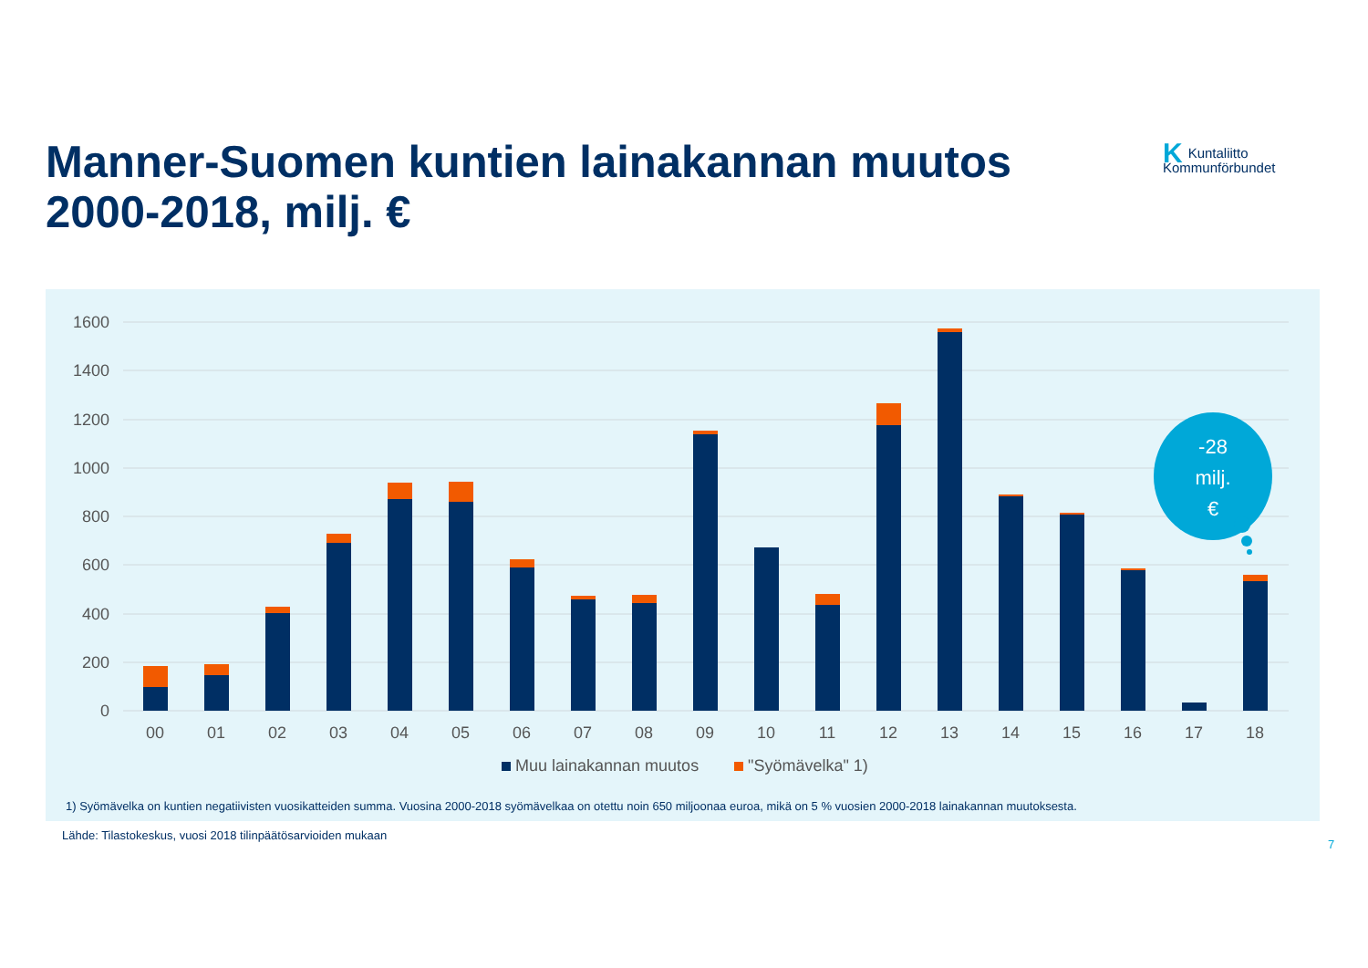Manner-Suomen kuntien lainakannan muutos 2000-2018, milj. €
KKuntaliitto
Kommunförbundet
1600
1400
1200
1000
800
600
400
200
0
00
01
02
03
04
05
06
07
08
09
10
11
12
13
14
15
16
17
18
Muu lainakannan muutos
"Syömävelka" 1)
-28
milj.
€
1) Syömävelka on kuntien negatiivisten vuosikatteiden summa. Vuosina 2000-2018 syömävelkaa on otettu noin 650 miljoonaa euroa, mikä on 5 % vuosien 2000-2018 lainakannan muutoksesta.
Lähde: Tilastokeskus, vuosi 2018 tilinpäätösarvioiden mukaan
7